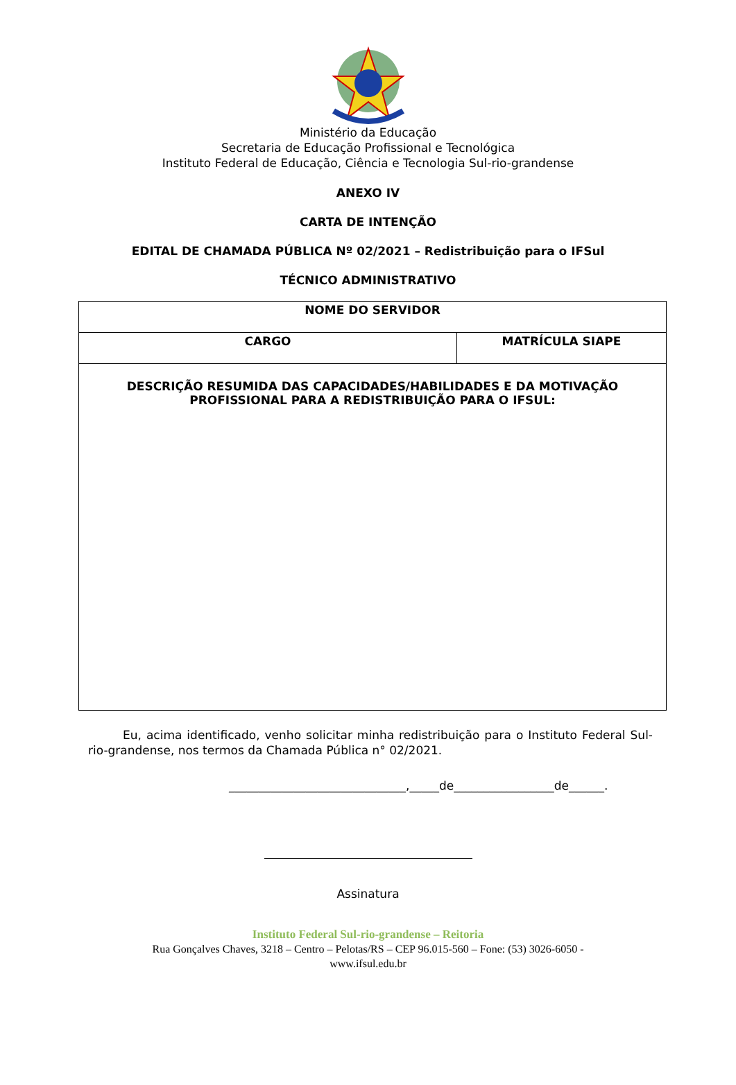Ministério da Educação
Secretaria de Educação Profissional e Tecnológica
Instituto Federal de Educação, Ciência e Tecnologia Sul-rio-grandense
ANEXO IV
CARTA DE INTENÇÃO
EDITAL DE CHAMADA PÚBLICA Nº 02/2021 – Redistribuição para o IFSul
TÉCNICO ADMINISTRATIVO
| NOME DO SERVIDOR | |
| CARGO | MATRÍCULA SIAPE |
| DESCRIÇÃO RESUMIDA DAS CAPACIDADES/HABILIDADES E DA MOTIVAÇÃO PROFISSIONAL PARA A REDISTRIBUIÇÃO PARA O IFSUL: | |
Eu, acima identificado, venho solicitar minha redistribuição para o Instituto Federal Sul-rio-grandense, nos termos da Chamada Pública n° 02/2021.
______________________________,_____de_________________de______.
Assinatura
Instituto Federal Sul-rio-grandense – Reitoria
Rua Gonçalves Chaves, 3218 – Centro – Pelotas/RS – CEP 96.015-560 – Fone: (53) 3026-6050 -
www.ifsul.edu.br